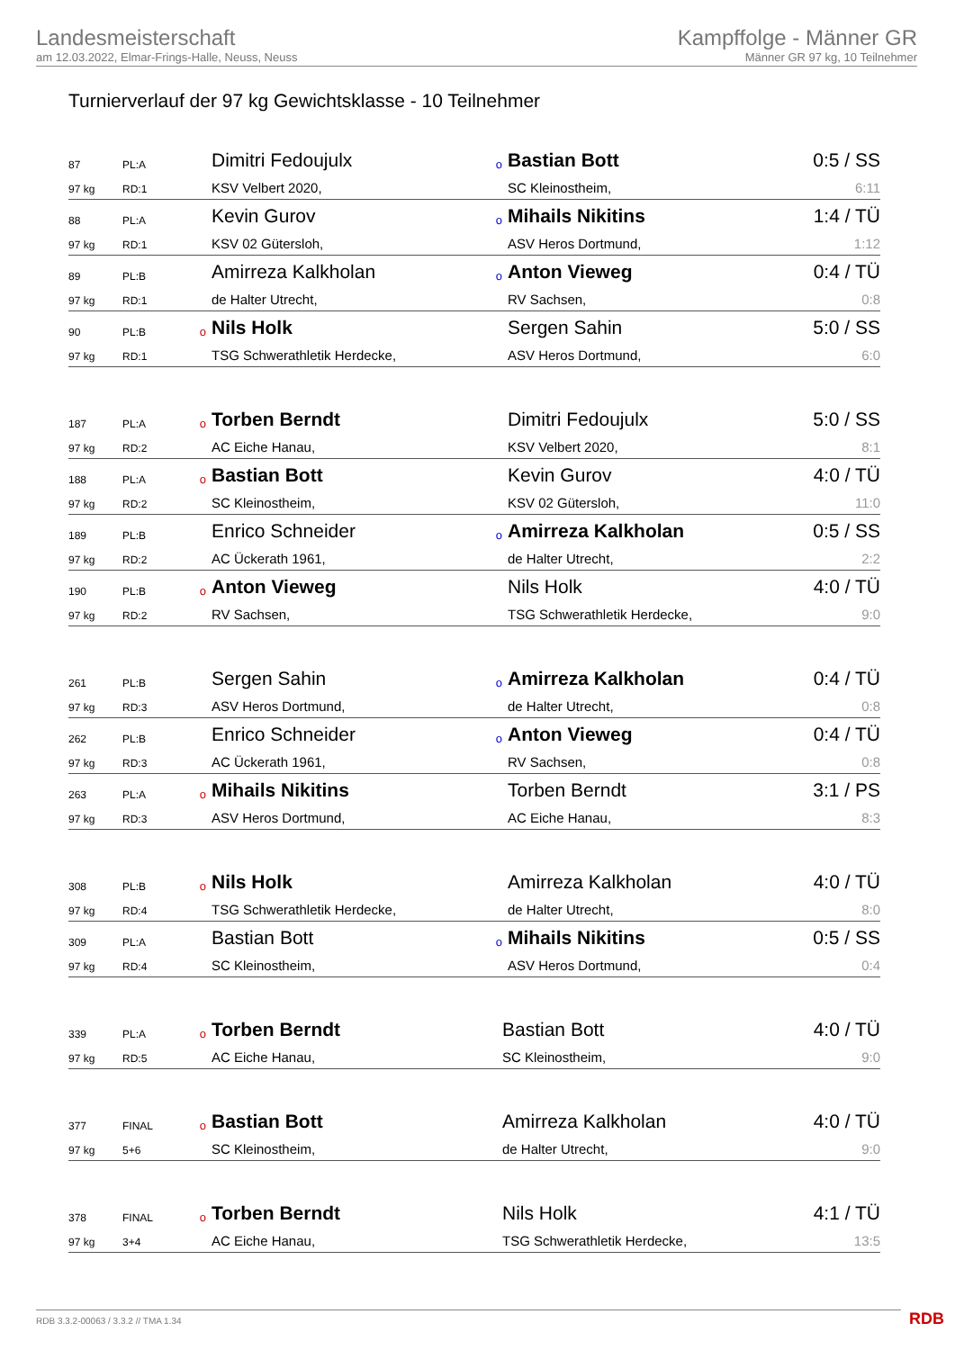Landesmeisterschaft
am 12.03.2022, Elmar-Frings-Halle, Neuss, Neuss
Kampffolge - Männer GR
Männer GR 97 kg, 10 Teilnehmer
Turnierverlauf der 97 kg Gewichtsklasse - 10 Teilnehmer
| 87 | PL:A | | Dimitri Fedoujulx | o | Bastian Bott | 0:5 / SS |
| 97 kg | RD:1 | | KSV Velbert 2020, | | SC Kleinostheim, | 6:11 |
| 88 | PL:A | | Kevin Gurov | o | Mihails Nikitins | 1:4 / TÜ |
| 97 kg | RD:1 | | KSV 02 Gütersloh, | | ASV Heros Dortmund, | 1:12 |
| 89 | PL:B | | Amirreza Kalkholan | o | Anton Vieweg | 0:4 / TÜ |
| 97 kg | RD:1 | | de Halter Utrecht, | | RV Sachsen, | 0:8 |
| 90 | PL:B | o | Nils Holk | | Sergen Sahin | 5:0 / SS |
| 97 kg | RD:1 | | TSG Schwerathletik Herdecke, | | ASV Heros Dortmund, | 6:0 |
| 187 | PL:A | o | Torben Berndt | | Dimitri Fedoujulx | 5:0 / SS |
| 97 kg | RD:2 | | AC Eiche Hanau, | | KSV Velbert 2020, | 8:1 |
| 188 | PL:A | o | Bastian Bott | | Kevin Gurov | 4:0 / TÜ |
| 97 kg | RD:2 | | SC Kleinostheim, | | KSV 02 Gütersloh, | 11:0 |
| 189 | PL:B | | Enrico Schneider | o | Amirreza Kalkholan | 0:5 / SS |
| 97 kg | RD:2 | | AC Ückerath 1961, | | de Halter Utrecht, | 2:2 |
| 190 | PL:B | o | Anton Vieweg | | Nils Holk | 4:0 / TÜ |
| 97 kg | RD:2 | | RV Sachsen, | | TSG Schwerathletik Herdecke, | 9:0 |
| 261 | PL:B | | Sergen Sahin | o | Amirreza Kalkholan | 0:4 / TÜ |
| 97 kg | RD:3 | | ASV Heros Dortmund, | | de Halter Utrecht, | 0:8 |
| 262 | PL:B | | Enrico Schneider | o | Anton Vieweg | 0:4 / TÜ |
| 97 kg | RD:3 | | AC Ückerath 1961, | | RV Sachsen, | 0:8 |
| 263 | PL:A | o | Mihails Nikitins | | Torben Berndt | 3:1 / PS |
| 97 kg | RD:3 | | ASV Heros Dortmund, | | AC Eiche Hanau, | 8:3 |
| 308 | PL:B | o | Nils Holk | | Amirreza Kalkholan | 4:0 / TÜ |
| 97 kg | RD:4 | | TSG Schwerathletik Herdecke, | | de Halter Utrecht, | 8:0 |
| 309 | PL:A | | Bastian Bott | o | Mihails Nikitins | 0:5 / SS |
| 97 kg | RD:4 | | SC Kleinostheim, | | ASV Heros Dortmund, | 0:4 |
| 339 | PL:A | o | Torben Berndt | | Bastian Bott | 4:0 / TÜ |
| 97 kg | RD:5 | | AC Eiche Hanau, | | SC Kleinostheim, | 9:0 |
| 377 | FINAL | o | Bastian Bott | | Amirreza Kalkholan | 4:0 / TÜ |
| 97 kg | 5+6 | | SC Kleinostheim, | | de Halter Utrecht, | 9:0 |
| 378 | FINAL | o | Torben Berndt | | Nils Holk | 4:1 / TÜ |
| 97 kg | 3+4 | | AC Eiche Hanau, | | TSG Schwerathletik Herdecke, | 13:5 |
RDB 3.3.2-00063 / 3.3.2 // TMA 1.34
RDB